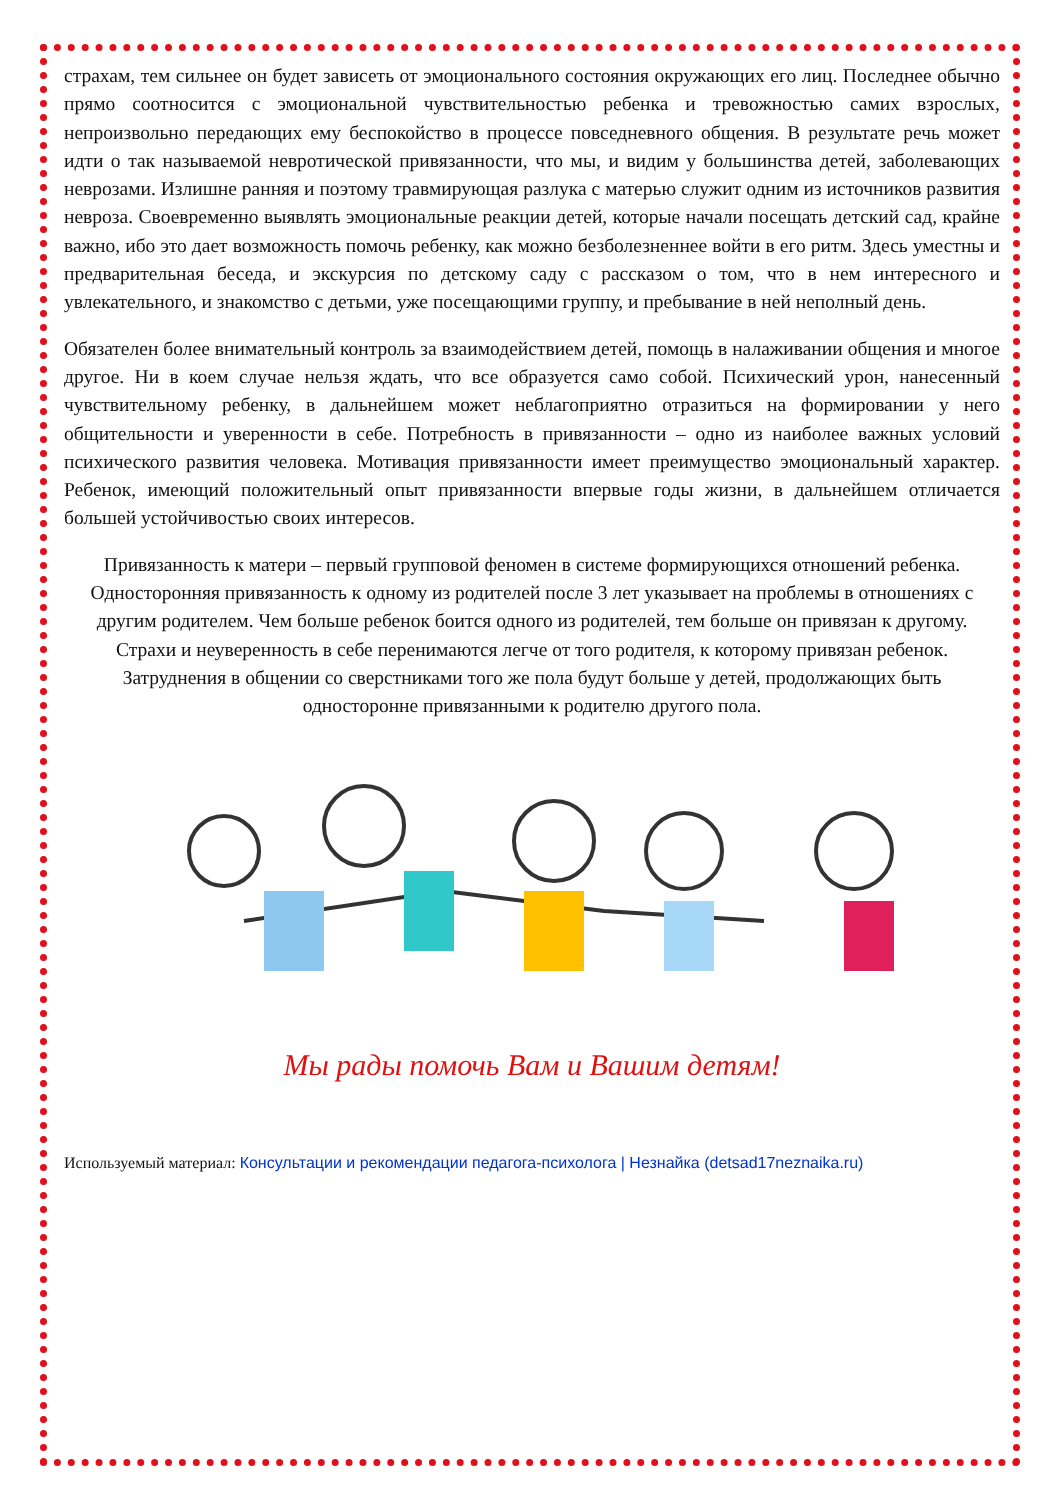страхам, тем сильнее он будет зависеть от эмоционального состояния окружающих его лиц. Последнее обычно прямо соотносится с эмоциональной чувствительностью ребенка и тревожностью самих взрослых, непроизвольно передающих ему беспокойство в процессе повседневного общения. В результате речь может идти о так называемой невротической привязанности, что мы, и видим у большинства детей, заболевающих неврозами. Излишне ранняя и поэтому травмирующая разлука с матерью служит одним из источников развития невроза. Своевременно выявлять эмоциональные реакции детей, которые начали посещать детский сад, крайне важно, ибо это дает возможность помочь ребенку, как можно безболезненнее войти в его ритм. Здесь уместны и предварительная беседа, и экскурсия по детскому саду с рассказом о том, что в нем интересного и увлекательного, и знакомство с детьми, уже посещающими группу, и пребывание в ней неполный день.
Обязателен более внимательный контроль за взаимодействием детей, помощь в налаживании общения и многое другое. Ни в коем случае нельзя ждать, что все образуется само собой. Психический урон, нанесенный чувствительному ребенку, в дальнейшем может неблагоприятно отразиться на формировании у него общительности и уверенности в себе. Потребность в привязанности – одно из наиболее важных условий психического развития человека. Мотивация привязанности имеет преимущество эмоциональный характер. Ребенок, имеющий положительный опыт привязанности впервые годы жизни, в дальнейшем отличается большей устойчивостью своих интересов.
Привязанность к матери – первый групповой феномен в системе формирующихся отношений ребенка.
Односторонняя привязанность к одному из родителей после 3 лет указывает на проблемы в отношениях с другим родителем. Чем больше ребенок боится одного из родителей, тем больше он привязан к другому.
Страхи и неуверенность в себе перенимаются легче от того родителя, к которому привязан ребенок.
Затруднения в общении со сверстниками того же пола будут больше у детей, продолжающих быть односторонне привязанными к родителю другого пола.
Мы рады помочь Вам и Вашим детям!
Используемый материал: Консультации и рекомендации педагога-психолога | Незнайка (detsad17neznaika.ru)